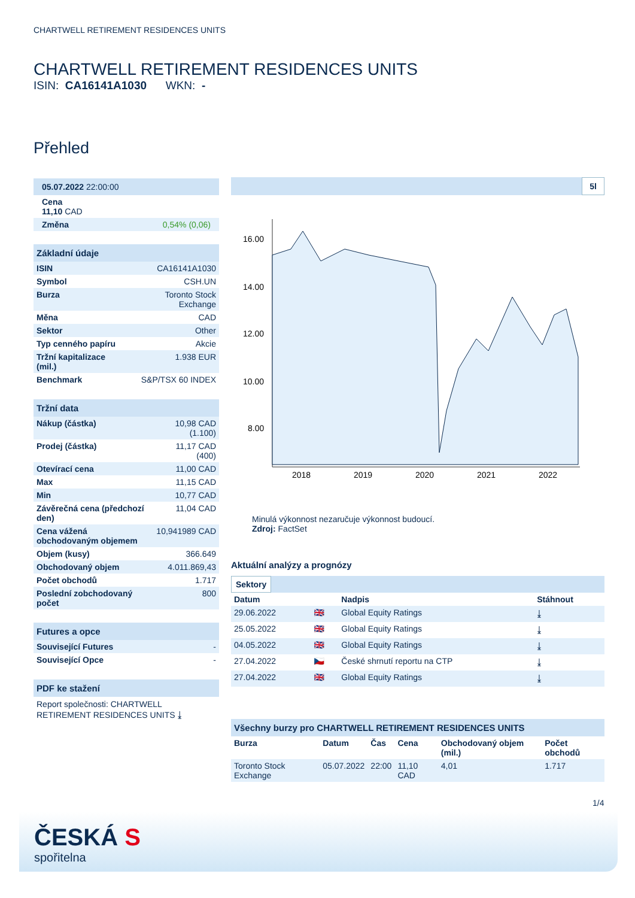CHARTWELL RETIREMENT RESIDENCES UNITS
CHARTWELL RETIREMENT RESIDENCES UNITS
ISIN: CA16141A1030 WKN: -
Přehled
05.07.2022 22:00:00
Cena
11,10 CAD
Změna 0,54% (0,06)
Základní údaje
| ISIN | CA16141A1030 |
| Symbol | CSH.UN |
| Burza | Toronto Stock Exchange |
| Měna | CAD |
| Sektor | Other |
| Typ cenného papíru | Akcie |
| Tržní kapitalizace (mil.) | 1.938 EUR |
| Benchmark | S&P/TSX 60 INDEX |
Tržní data
| Nákup (částka) | 10,98 CAD (1.100) |
| Prodej (částka) | 11,17 CAD (400) |
| Otevírací cena | 11,00 CAD |
| Max | 11,15 CAD |
| Min | 10,77 CAD |
| Závěrečná cena (předchozí den) | 11,04 CAD |
| Cena vážená obchodovaným objemem | 10,941989 CAD |
| Objem (kusy) | 366.649 |
| Obchodovaný objem | 4.011.869,43 |
| Počet obchodů | 1.717 |
| Poslední zobchodovaný počet | 800 |
Futures a opce
| Související Futures | - |
| Související Opce | - |
PDF ke stažení
Report společnosti: CHARTWELL RETIREMENT RESIDENCES UNITS ⤓
5l
16.00
14.00
12.00
10.00
8.00
2018
2019
2020
2021
2022
Minulá výkonnost nezaručuje výkonnost budoucí.
Zdroj: FactSet
Aktuální analýzy a prognózy
Sektory
| Datum | | Nadpis | Stáhnout |
| --- | --- | --- | --- |
| 29.06.2022 | 🇬🇧 | Global Equity Ratings | ⤓ |
| 25.05.2022 | 🇬🇧 | Global Equity Ratings | ⤓ |
| 04.05.2022 | 🇬🇧 | Global Equity Ratings | ⤓ |
| 27.04.2022 | 🇨🇿 | České shrnutí reportu na CTP | ⤓ |
| 27.04.2022 | 🇬🇧 | Global Equity Ratings | ⤓ |
Všechny burzy pro CHARTWELL RETIREMENT RESIDENCES UNITS
| Burza | Datum | Čas | Cena | Obchodovaný objem (mil.) | Počet obchodů |
| --- | --- | --- | --- | --- | --- |
| Toronto Stock Exchange | 05.07.2022 | 22:00 | 11,10 CAD | 4,01 | 1.717 |
1/4
ČESKÁ S
spořitelna